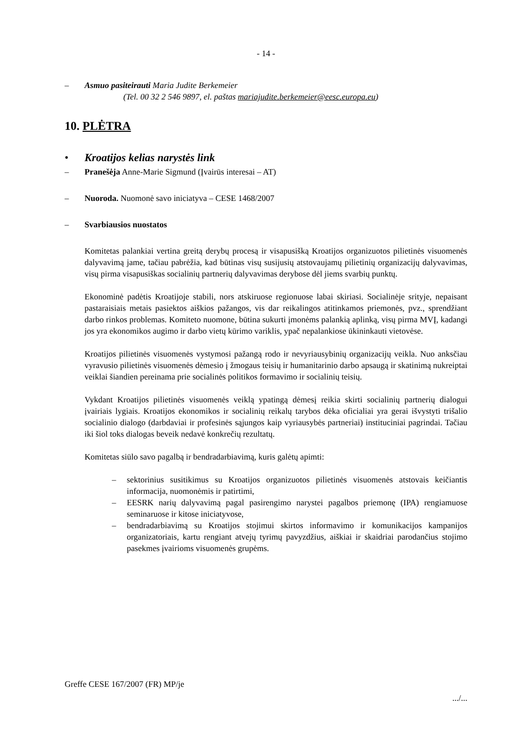- 14 -
– Asmuo pasiteirauti Maria Judite Berkemeier
(Tel. 00 32 2 546 9897, el. paštas mariajudite.berkemeier@eesc.europa.eu)
10. PLĖTRA
• Kroatijos kelias narystės link
– Pranešėja Anne-Marie Sigmund (Įvairūs interesai – AT)
– Nuoroda. Nuomonė savo iniciatyva – CESE 1468/2007
– Svarbiausios nuostatos
Komitetas palankiai vertina greitą derybų procesą ir visapusišką Kroatijos organizuotos pilietinės visuomenės dalyvavimą jame, tačiau pabrėžia, kad būtinas visų susijusių atstovaujamų pilietinių organizacijų dalyvavimas, visų pirma visapusiškas socialinių partnerių dalyvavimas derybose dėl jiems svarbių punktų.
Ekonominė padėtis Kroatijoje stabili, nors atskiruose regionuose labai skiriasi. Socialinėje srityje, nepaisant pastaraisiais metais pasiektos aiškios pažangos, vis dar reikalingos atitinkamos priemonės, pvz., sprendžiant darbo rinkos problemas. Komiteto nuomone, būtina sukurti įmonėms palankią aplinką, visų pirma MVĮ, kadangi jos yra ekonomikos augimo ir darbo vietų kūrimo variklis, ypač nepalankiose ūkininkauti vietovėse.
Kroatijos pilietinės visuomenės vystymosi pažangą rodo ir nevyriausybinių organizacijų veikla. Nuo anksčiau vyravusio pilietinės visuomenės dėmesio į žmogaus teisių ir humanitarinio darbo apsaugą ir skatinimą nukreiptai veiklai šiandien pereinama prie socialinės politikos formavimo ir socialinių teisių.
Vykdant Kroatijos pilietinės visuomenės veiklą ypatingą dėmesį reikia skirti socialinių partnerių dialogui įvairiais lygiais. Kroatijos ekonomikos ir socialinių reikalų tarybos dėka oficialiai yra gerai išvystyti trišalio socialinio dialogo (darbdaviai ir profesinės sąjungos kaip vyriausybės partneriai) instituciniai pagrindai. Tačiau iki šiol toks dialogas beveik nedavė konkrečių rezultatų.
Komitetas siūlo savo pagalbą ir bendradarbiavimą, kuris galėtų apimti:
– sektorinius susitikimus su Kroatijos organizuotos pilietinės visuomenės atstovais keičiantis informacija, nuomonėmis ir patirtimi,
– EESRK narių dalyvavimą pagal pasirengimo narystei pagalbos priemonę (IPA) rengiamuose seminaruose ir kitose iniciatyvose,
– bendradarbiavimą su Kroatijos stojimui skirtos informavimo ir komunikacijos kampanijos organizatoriais, kartu rengiant atvejų tyrimų pavyzdžius, aiškiai ir skaidriai parodančius stojimo pasekmes įvairioms visuomenės grupėms.
Greffe CESE 167/2007 (FR) MP/je
.../...